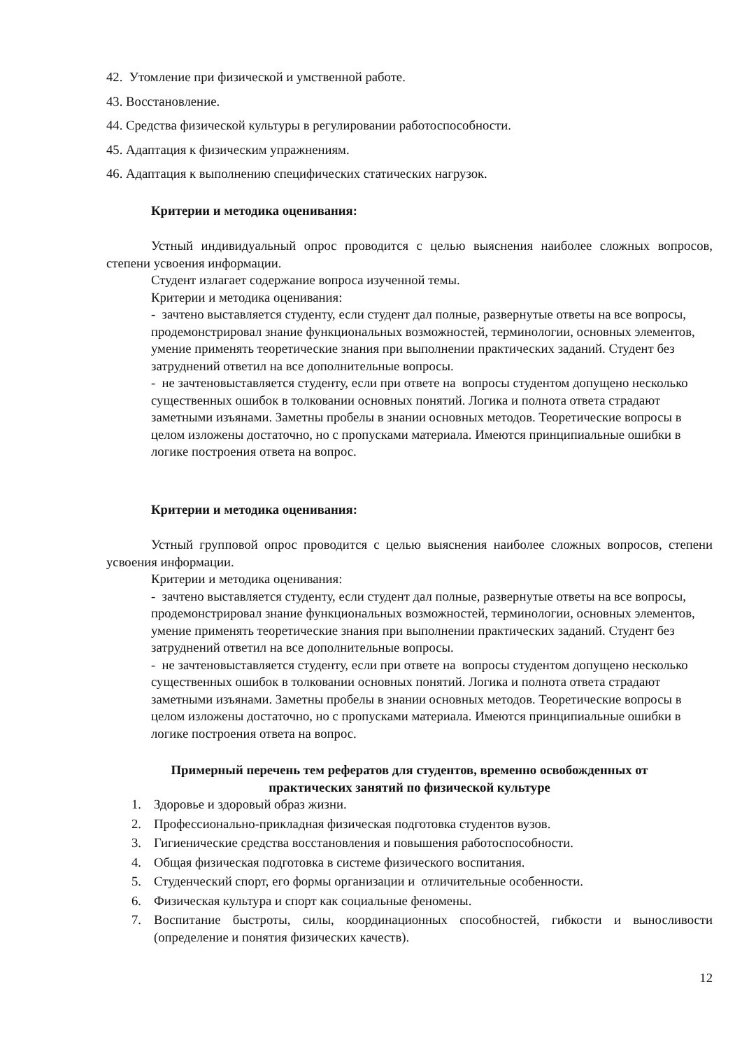42. Утомление при физической и умственной работе.
43. Восстановление.
44. Средства физической культуры в регулировании работоспособности.
45. Адаптация к физическим упражнениям.
46. Адаптация к выполнению специфических статических нагрузок.
Критерии и методика оценивания:
Устный индивидуальный опрос проводится с целью выяснения наиболее сложных вопросов, степени усвоения информации.
Студент излагает содержание вопроса изученной темы.
Критерии и методика оценивания:
- зачтено выставляется студенту, если студент дал полные, развернутые ответы на все вопросы, продемонстрировал знание функциональных возможностей, терминологии, основных элементов, умение применять теоретические знания при выполнении практических заданий. Студент без затруднений ответил на все дополнительные вопросы.
- не зачтеновыставляется студенту, если при ответе на вопросы студентом допущено несколько существенных ошибок в толковании основных понятий. Логика и полнота ответа страдают заметными изъянами. Заметны пробелы в знании основных методов. Теоретические вопросы в целом изложены достаточно, но с пропусками материала. Имеются принципиальные ошибки в логике построения ответа на вопрос.
Критерии и методика оценивания:
Устный групповой опрос проводится с целью выяснения наиболее сложных вопросов, степени усвоения информации.
Критерии и методика оценивания:
- зачтено выставляется студенту, если студент дал полные, развернутые ответы на все вопросы, продемонстрировал знание функциональных возможностей, терминологии, основных элементов, умение применять теоретические знания при выполнении практических заданий. Студент без затруднений ответил на все дополнительные вопросы.
- не зачтеновыставляется студенту, если при ответе на вопросы студентом допущено несколько существенных ошибок в толковании основных понятий. Логика и полнота ответа страдают заметными изъянами. Заметны пробелы в знании основных методов. Теоретические вопросы в целом изложены достаточно, но с пропусками материала. Имеются принципиальные ошибки в логике построения ответа на вопрос.
Примерный перечень тем рефератов для студентов, временно освобожденных от
практических занятий по физической культуре
1. Здоровье и здоровый образ жизни.
2. Профессионально-прикладная физическая подготовка студентов вузов.
3. Гигиенические средства восстановления и повышения работоспособности.
4. Общая физическая подготовка в системе физического воспитания.
5. Студенческий спорт, его формы организации и отличительные особенности.
6. Физическая культура и спорт как социальные феномены.
7. Воспитание быстроты, силы, координационных способностей, гибкости и выносливости (определение и понятия физических качеств).
12